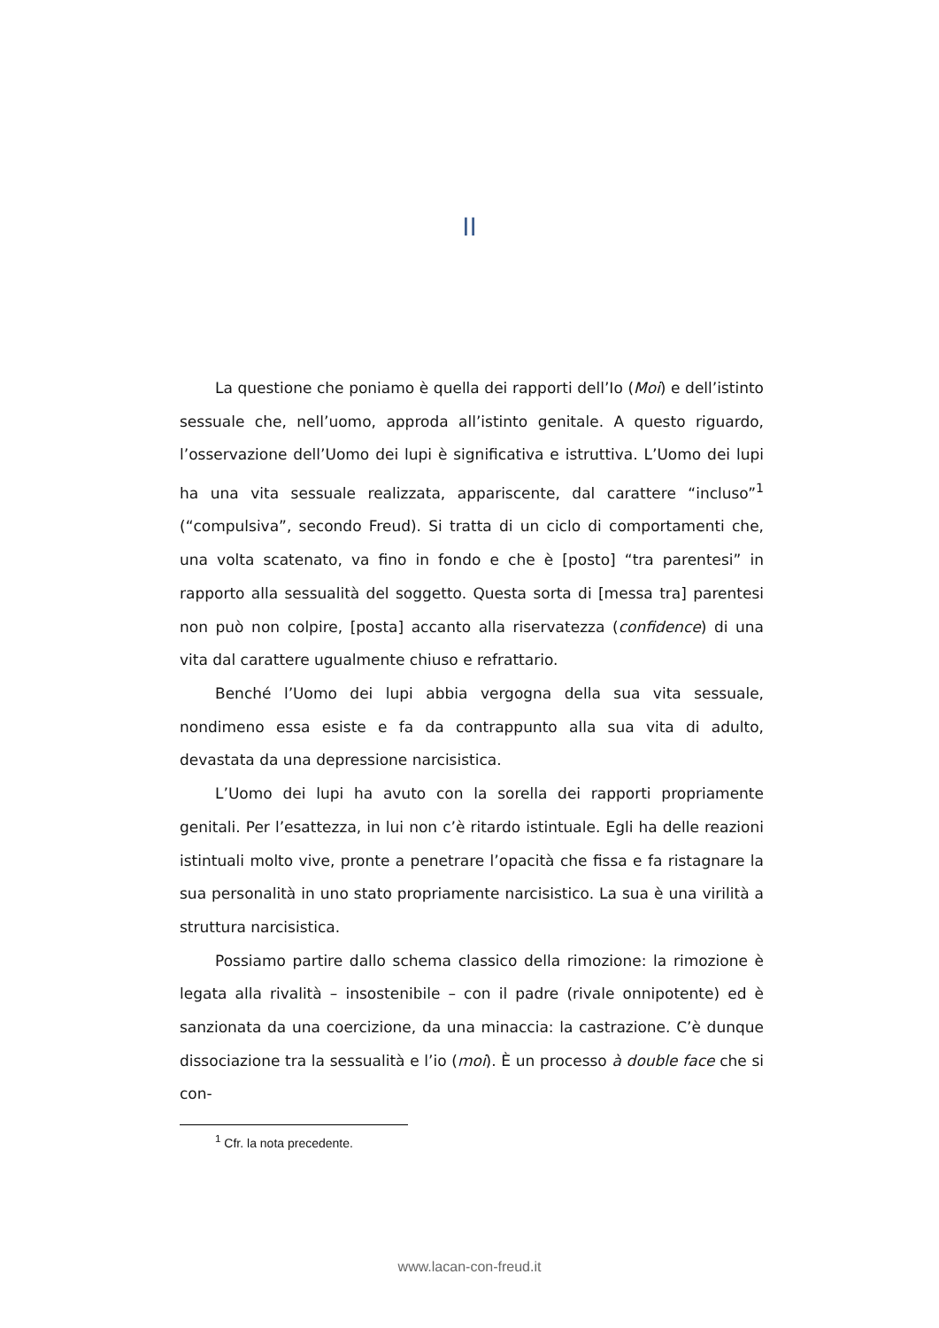II
La questione che poniamo è quella dei rapporti dell’Io (Moi) e dell’istinto sessuale che, nell’uomo, approda all’istinto genitale. A questo riguardo, l’osservazione dell’Uomo dei lupi è significativa e istruttiva. L’Uomo dei lupi ha una vita sessuale realizzata, appariscente, dal carattere “incluso”<sup>1</sup> (“compulsiva”, secondo Freud). Si tratta di un ciclo di comportamenti che, una volta scatenato, va fino in fondo e che è [posto] “tra parentesi” in rapporto alla sessualità del soggetto. Questa sorta di [messa tra] parentesi non può non colpire, [posta] accanto alla riservatezza (confidence) di una vita dal carattere ugualmente chiuso e refrattario.
Benché l’Uomo dei lupi abbia vergogna della sua vita sessuale, nondimeno essa esiste e fa da contrappunto alla sua vita di adulto, devastata da una depressione narcisistica.
L’Uomo dei lupi ha avuto con la sorella dei rapporti propriamente genitali. Per l’esattezza, in lui non c’è ritardo istintuale. Egli ha delle reazioni istintuali molto vive, pronte a penetrare l’opacità che fissa e fa ristagnare la sua personalità in uno stato propriamente narcisistico. La sua è una virilità a struttura narcisistica.
Possiamo partire dallo schema classico della rimozione: la rimozione è legata alla rivalità – insostenibile – con il padre (rivale onnipotente) ed è sanzionata da una coercizione, da una minaccia: la castrazione. C’è dunque dissociazione tra la sessualità e l’io (moi). È un processo à double face che si con-
<sup>1</sup> Cfr. la nota precedente.
www.lacan-con-freud.it